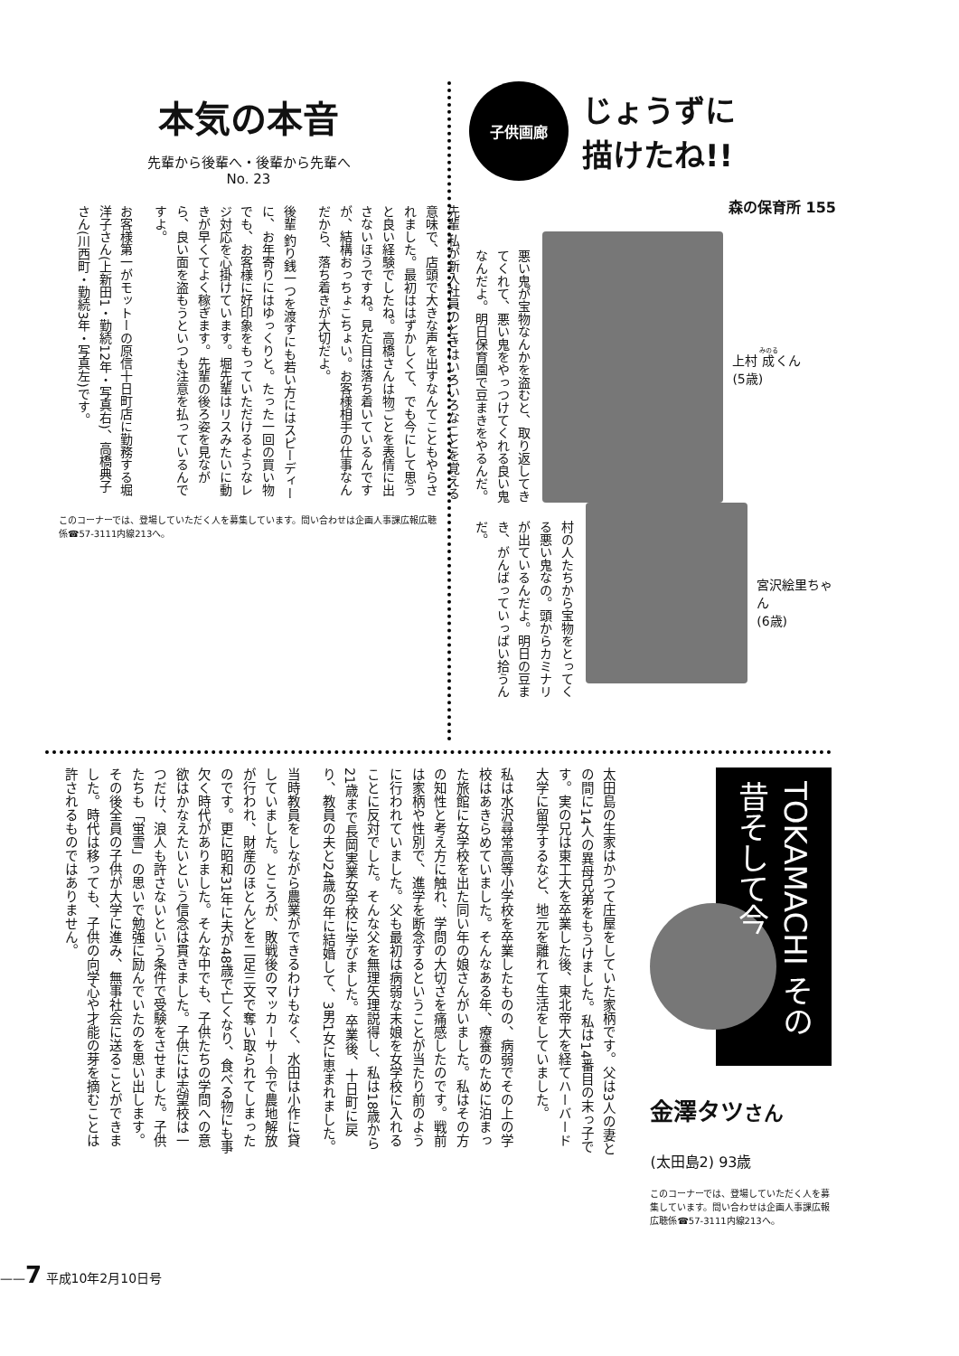本気の本音
先輩から後輩へ・後輩から先輩へ
No. 23
先輩 私が新入社員のときはいろいろなことを覚える意味で、店頭で大きな声を出すなんてこともやらされました。最初ははずかしくて、でも今にして思うと良い経験でしたね。高橋さんは物ごとを表情に出さないほうですね。見た目は落ち着いているんですが、結構おっちょこちょい。お客様相手の仕事なんだから、落ち着きが大切だよ。
後輩 釣り銭一つを渡すにも若い方にはスピーディーに、お年寄りにはゆっくりと。たった一回の買い物でも、お客様に好印象をもっていただけるようなレジ対応を心掛けています。堀先輩はリスみたいに動きが早くてよく稼ぎます。先輩の後ろ姿を見ながら、良い面を盗もうといつも注意を払っているんですよ。
お客様第一がモットーの原信十日町店に勤務する堀洋子さん(上新田1・勤続12年・写真右)、高橋典子さん(川西町・勤続3年・写真左)です。
このコーナーでは、登場していただく人を募集しています。問い合わせは企画人事課広報広聴係☎57-3111内線213へ。
子供画廊
じょうずに
描けたね!!
森の保育所 155
悪い鬼が宝物なんかを盗むと、取り返してきてくれて、悪い鬼をやっつけてくれる良い鬼なんだよ。明日保育園で豆まきをやるんだ。
上村 成くん
(5歳)
村の人たちから宝物をとってくる悪い鬼なの。頭からカミナリが出ているんだよ。明日の豆まき、がんばっていっぱい拾うんだ。
宮沢絵里ちゃん
(6歳)
太田島の生家はかつて庄屋をしていた家柄です。父は3人の妻との間に14人の異母兄弟をもうけました。私は14番目の末っ子です。実の兄は東工大を卒業した後、東北帝大を経てハーバード大学に留学するなど、地元を離れて生活をしていました。
私は水沢尋常高等小学校を卒業したものの、病弱でその上の学校はあきらめていました。そんなある年、療養のために泊まった旅館に女学校を出た同い年の娘さんがいました。私はその方の知性と考え方に触れ、学問の大切さを痛感したのです。戦前は家柄や性別で、進学を断念するということが当たり前のように行われていました。父も最初は病弱な末娘を女学校に入れることに反対でした。そんな父を無理矢理説得し、私は18歳から21歳まで長岡実業女学校に学びました。卒業後、十日町に戻り、教員の夫と24歳の年に結婚して、3男1女に恵まれました。
当時教員をしながら農業ができるわけもなく、水田は小作に貸していました。ところが、敗戦後のマッカーサー令で農地解放が行われ、財産のほとんどを二足三文で奪い取られてしまったのです。更に昭和31年に夫が48歳で亡くなり、食べる物にも事欠く時代がありました。そんな中でも、子供たちの学問への意欲はかなえたいという信念は貫きました。子供には志望校は一つだけ、浪人も許さないという条件で受験をさせました。子供たちも「蛍雪」の思いで勉強に励んでいたのを思い出します。その後全員の子供が大学に進み、無事社会に送ることができました。時代は移っても、子供の向学心や才能の芽を摘むことは許されるものではありません。
TOKAMACHI その昔そして今
金澤タツさん
(太田島2) 93歳
このコーナーでは、登場していただく人を募集しています。問い合わせは企画人事課広報広聴係☎57-3111内線213へ。
——7 平成10年2月10日号